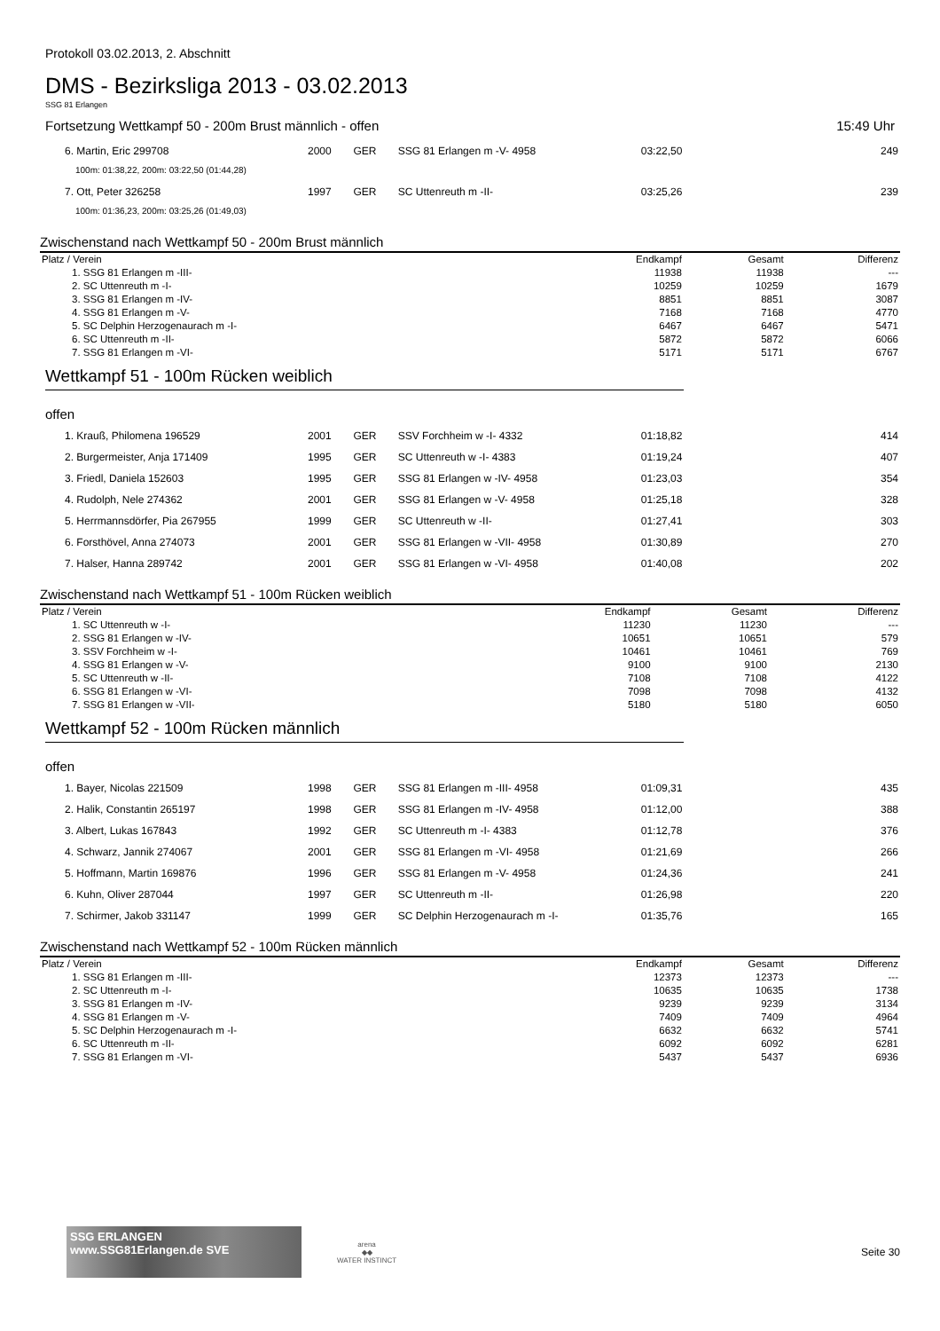Protokoll 03.02.2013, 2. Abschnitt
DMS - Bezirksliga 2013 - 03.02.2013
SSG 81 Erlangen
Fortsetzung Wettkampf 50 - 200m Brust männlich - offen 15:49 Uhr
| 6. Martin, Eric 299708 | 2000 | GER | SSG 81 Erlangen m -V- 4958 | 03:22,50 | 249 |
| 100m: 01:38,22, 200m: 03:22,50 (01:44,28) | | | | | |
| 7. Ott, Peter 326258 | 1997 | GER | SC Uttenreuth m -II- | 03:25,26 | 239 |
| 100m: 01:36,23, 200m: 03:25,26 (01:49,03) | | | | | |
Zwischenstand nach Wettkampf 50 - 200m Brust männlich
| Platz / Verein | Endkampf | Gesamt | Differenz |
| --- | --- | --- | --- |
| 1. SSG 81 Erlangen m -III- | 11938 | 11938 | --- |
| 2. SC Uttenreuth m -I- | 10259 | 10259 | 1679 |
| 3. SSG 81 Erlangen m -IV- | 8851 | 8851 | 3087 |
| 4. SSG 81 Erlangen m -V- | 7168 | 7168 | 4770 |
| 5. SC Delphin Herzogenaurach m -I- | 6467 | 6467 | 5471 |
| 6. SC Uttenreuth m -II- | 5872 | 5872 | 6066 |
| 7. SSG 81 Erlangen m -VI- | 5171 | 5171 | 6767 |
Wettkampf 51 - 100m Rücken weiblich
offen
| 1. Krauß, Philomena 196529 | 2001 | GER | SSV Forchheim w -I- 4332 | 01:18,82 | 414 |
| 2. Burgermeister, Anja 171409 | 1995 | GER | SC Uttenreuth w -I- 4383 | 01:19,24 | 407 |
| 3. Friedl, Daniela 152603 | 1995 | GER | SSG 81 Erlangen w -IV- 4958 | 01:23,03 | 354 |
| 4. Rudolph, Nele 274362 | 2001 | GER | SSG 81 Erlangen w -V- 4958 | 01:25,18 | 328 |
| 5. Herrmannsdörfer, Pia 267955 | 1999 | GER | SC Uttenreuth w -II- | 01:27,41 | 303 |
| 6. Forsthövel, Anna 274073 | 2001 | GER | SSG 81 Erlangen w -VII- 4958 | 01:30,89 | 270 |
| 7. Halser, Hanna 289742 | 2001 | GER | SSG 81 Erlangen w -VI- 4958 | 01:40,08 | 202 |
Zwischenstand nach Wettkampf 51 - 100m Rücken weiblich
| Platz / Verein | Endkampf | Gesamt | Differenz |
| --- | --- | --- | --- |
| 1. SC Uttenreuth w -I- | 11230 | 11230 | --- |
| 2. SSG 81 Erlangen w -IV- | 10651 | 10651 | 579 |
| 3. SSV Forchheim w -I- | 10461 | 10461 | 769 |
| 4. SSG 81 Erlangen w -V- | 9100 | 9100 | 2130 |
| 5. SC Uttenreuth w -II- | 7108 | 7108 | 4122 |
| 6. SSG 81 Erlangen w -VI- | 7098 | 7098 | 4132 |
| 7. SSG 81 Erlangen w -VII- | 5180 | 5180 | 6050 |
Wettkampf 52 - 100m Rücken männlich
offen
| 1. Bayer, Nicolas 221509 | 1998 | GER | SSG 81 Erlangen m -III- 4958 | 01:09,31 | 435 |
| 2. Halik, Constantin 265197 | 1998 | GER | SSG 81 Erlangen m -IV- 4958 | 01:12,00 | 388 |
| 3. Albert, Lukas 167843 | 1992 | GER | SC Uttenreuth m -I- 4383 | 01:12,78 | 376 |
| 4. Schwarz, Jannik 274067 | 2001 | GER | SSG 81 Erlangen m -VI- 4958 | 01:21,69 | 266 |
| 5. Hoffmann, Martin 169876 | 1996 | GER | SSG 81 Erlangen m -V- 4958 | 01:24,36 | 241 |
| 6. Kuhn, Oliver 287044 | 1997 | GER | SC Uttenreuth m -II- | 01:26,98 | 220 |
| 7. Schirmer, Jakob 331147 | 1999 | GER | SC Delphin Herzogenaurach m -I- | 01:35,76 | 165 |
Zwischenstand nach Wettkampf 52 - 100m Rücken männlich
| Platz / Verein | Endkampf | Gesamt | Differenz |
| --- | --- | --- | --- |
| 1. SSG 81 Erlangen m -III- | 12373 | 12373 | --- |
| 2. SC Uttenreuth m -I- | 10635 | 10635 | 1738 |
| 3. SSG 81 Erlangen m -IV- | 9239 | 9239 | 3134 |
| 4. SSG 81 Erlangen m -V- | 7409 | 7409 | 4964 |
| 5. SC Delphin Herzogenaurach m -I- | 6632 | 6632 | 5741 |
| 6. SC Uttenreuth m -II- | 6092 | 6092 | 6281 |
| 7. SSG 81 Erlangen m -VI- | 5437 | 5437 | 6936 |
SSG ERLANGEN www.SSG81Erlangen.de SVE
arena
◆◆
WATER INSTINCT
Seite 30